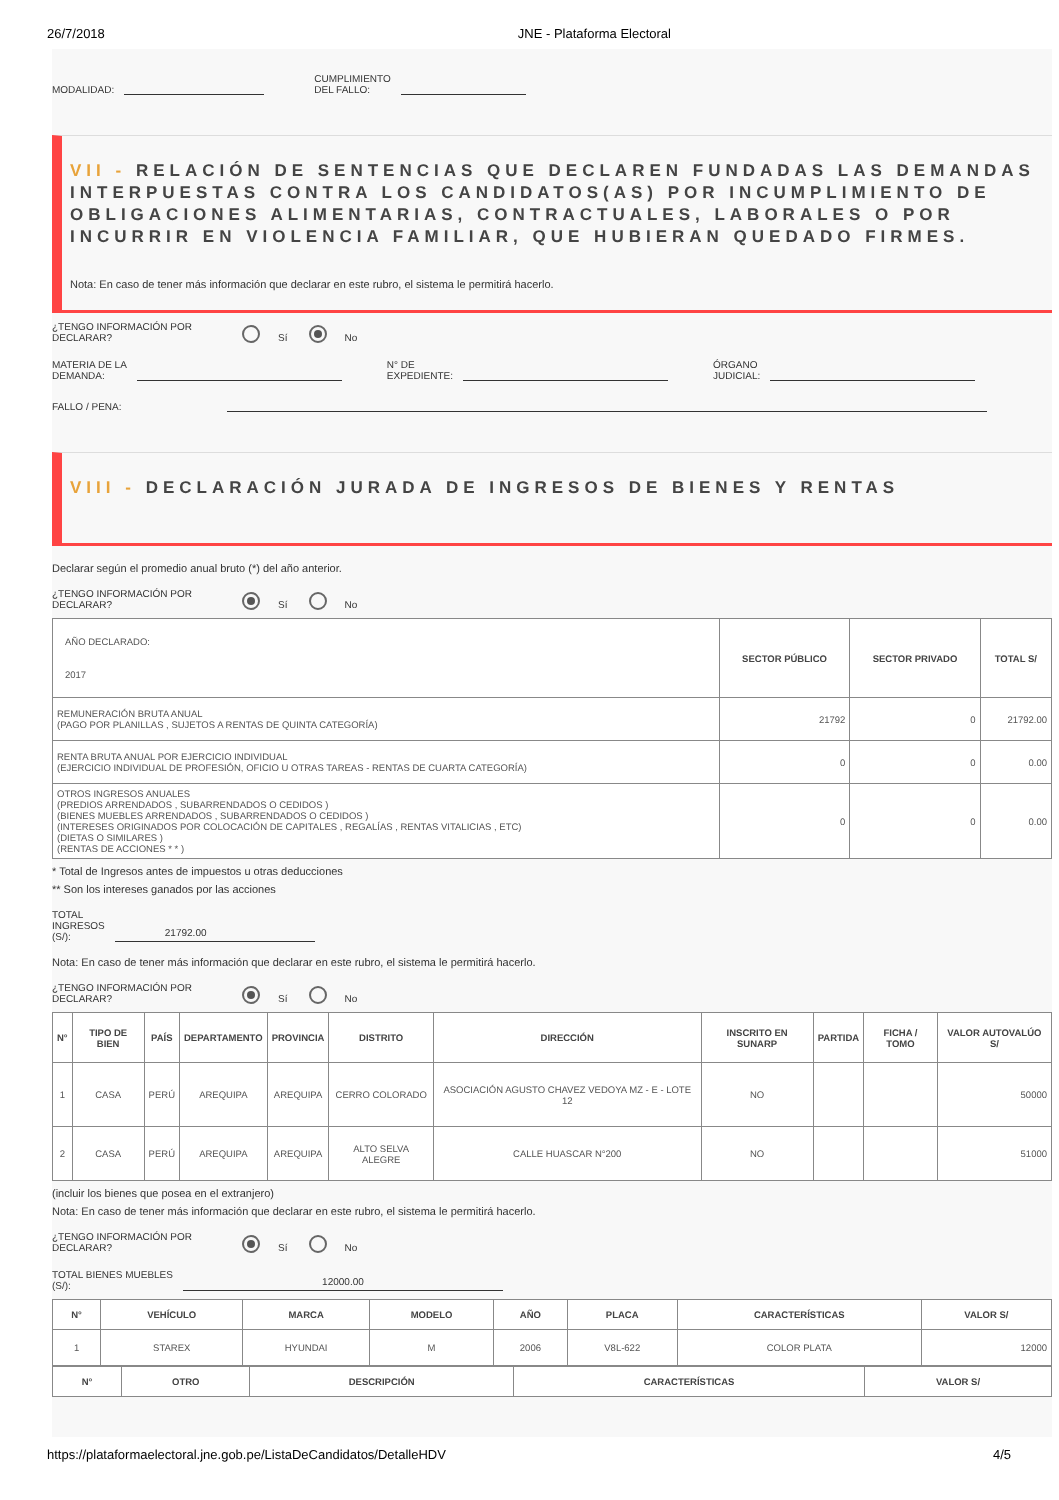26/7/2018 JNE - Plataforma Electoral
MODALIDAD: CUMPLIMIENTO
DEL FALLO:
VII - RELACIÓN DE SENTENCIAS QUE DECLAREN FUNDADAS LAS DEMANDAS INTERPUESTAS CONTRA LOS CANDIDATOS(AS) POR INCUMPLIMIENTO DE OBLIGACIONES ALIMENTARIAS, CONTRACTUALES, LABORALES O POR INCURRIR EN VIOLENCIA FAMILIAR, QUE HUBIERAN QUEDADO FIRMES.
Nota: En caso de tener más información que declarar en este rubro, el sistema le permitirá hacerlo.
¿TENGO INFORMACIÓN POR DECLARAR? Sí No
MATERIA DE LA
DEMANDA: N° DE
EXPEDIENTE: ÓRGANO
JUDICIAL:
FALLO / PENA:
VIII - DECLARACIÓN JURADA DE INGRESOS DE BIENES Y RENTAS
Declarar según el promedio anual bruto (*) del año anterior.
¿TENGO INFORMACIÓN POR DECLARAR? Sí No
| AÑO DECLARADO: 2017 | SECTOR PÚBLICO | SECTOR PRIVADO | TOTAL S/ |
| REMUNERACIÓN BRUTA ANUAL (PAGO POR PLANILLAS , SUJETOS A RENTAS DE QUINTA CATEGORÍA) | 21792 | 0 | 21792.00 |
| RENTA BRUTA ANUAL POR EJERCICIO INDIVIDUAL (EJERCICIO INDIVIDUAL DE PROFESIÓN, OFICIO U OTRAS TAREAS - RENTAS DE CUARTA CATEGORÍA) | 0 | 0 | 0.00 |
| OTROS INGRESOS ANUALES (PREDIOS ARRENDADOS , SUBARRENDADOS O CEDIDOS ) (BIENES MUEBLES ARRENDADOS , SUBARRENDADOS O CEDIDOS ) (INTERESES ORIGINADOS POR COLOCACIÓN DE CAPITALES , REGALÍAS , RENTAS VITALICIAS , ETC) (DIETAS O SIMILARES ) (RENTAS DE ACCIONES * * ) | 0 | 0 | 0.00 |
* Total de Ingresos antes de impuestos u otras deducciones
** Son los intereses ganados por las acciones
TOTAL
INGRESOS
(S/): 21792.00
Nota: En caso de tener más información que declarar en este rubro, el sistema le permitirá hacerlo.
¿TENGO INFORMACIÓN POR DECLARAR? Sí No
| N° | TIPO DE BIEN | PAÍS | DEPARTAMENTO | PROVINCIA | DISTRITO | DIRECCIÓN | INSCRITO EN SUNARP | PARTIDA | FICHA / TOMO | VALOR AUTOVALÚO S/ |
| --- | --- | --- | --- | --- | --- | --- | --- | --- | --- | --- |
| 1 | CASA | PERÚ | AREQUIPA | AREQUIPA | CERRO COLORADO | ASOCIACIÓN AGUSTO CHAVEZ VEDOYA MZ - E - LOTE 12 | NO | | | 50000 |
| 2 | CASA | PERÚ | AREQUIPA | AREQUIPA | ALTO SELVA ALEGRE | CALLE HUASCAR N°200 | NO | | | 51000 |
(incluir los bienes que posea en el extranjero)
Nota: En caso de tener más información que declarar en este rubro, el sistema le permitirá hacerlo.
¿TENGO INFORMACIÓN POR DECLARAR? Sí No
TOTAL BIENES MUEBLES
(S/): 12000.00
| N° | VEHÍCULO | MARCA | MODELO | AÑO | PLACA | CARACTERÍSTICAS | VALOR S/ |
| --- | --- | --- | --- | --- | --- | --- | --- |
| 1 | STAREX | HYUNDAI | M | 2006 | V8L-622 | COLOR PLATA | 12000 |
| N° | OTRO | DESCRIPCIÓN | CARACTERÍSTICAS | VALOR S/ |
| --- | --- | --- | --- | --- |
https://plataformaelectoral.jne.gob.pe/ListaDeCandidatos/DetalleHDV 4/5